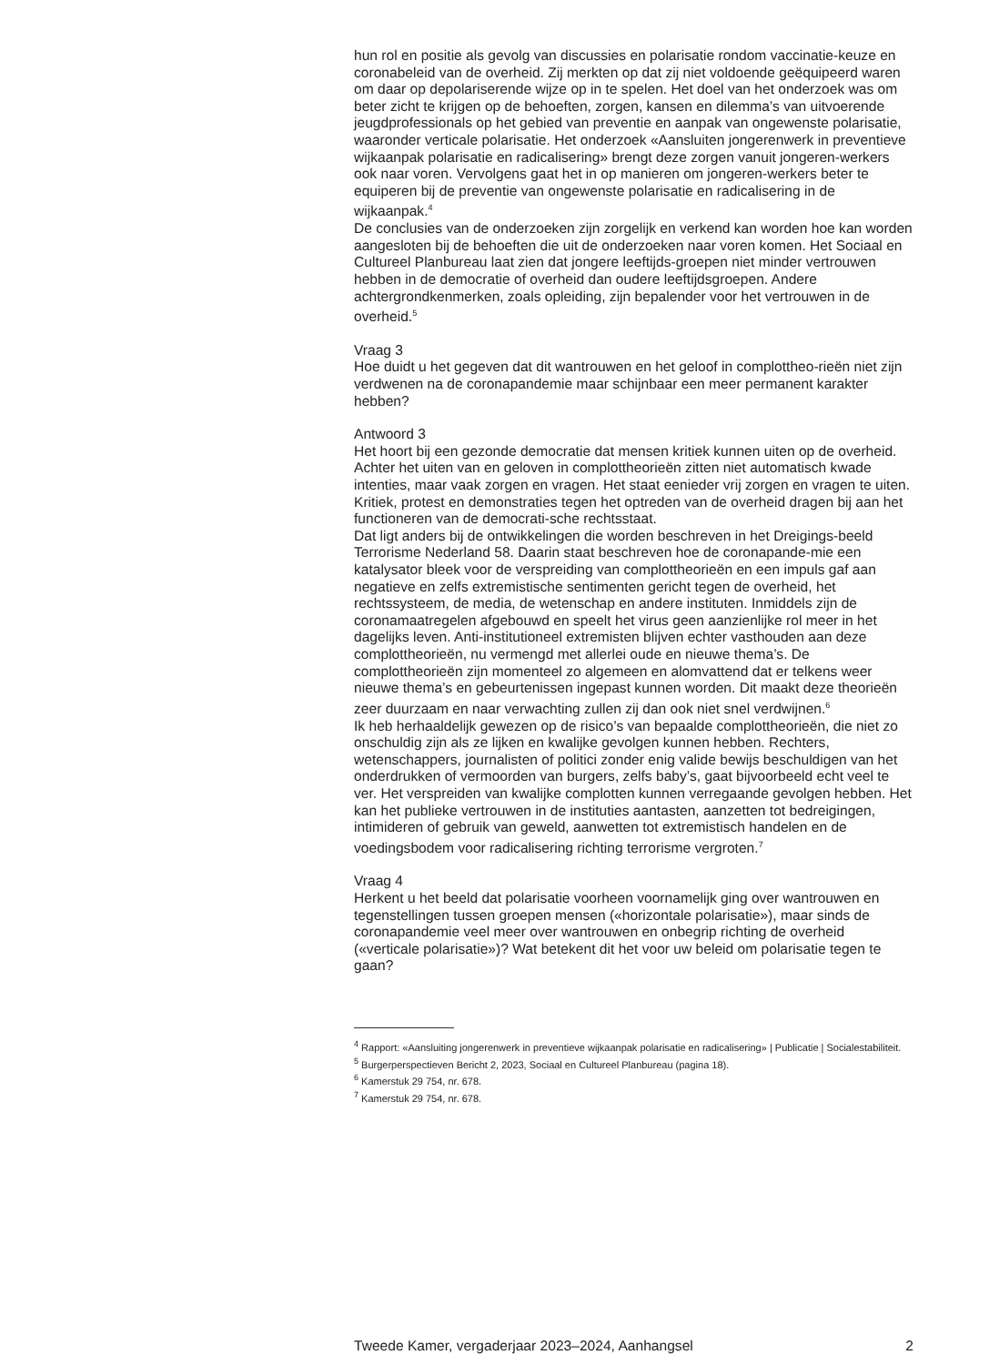hun rol en positie als gevolg van discussies en polarisatie rondom vaccinatie-keuze en coronabeleid van de overheid. Zij merkten op dat zij niet voldoende geëquipeerd waren om daar op depolariserende wijze op in te spelen. Het doel van het onderzoek was om beter zicht te krijgen op de behoeften, zorgen, kansen en dilemma’s van uitvoerende jeugdprofessionals op het gebied van preventie en aanpak van ongewenste polarisatie, waaronder verticale polarisatie. Het onderzoek «Aansluiten jongerenwerk in preventieve wijkaanpak polarisatie en radicalisering» brengt deze zorgen vanuit jongeren-werkers ook naar voren. Vervolgens gaat het in op manieren om jongeren-werkers beter te equiperen bij de preventie van ongewenste polarisatie en radicalisering in de wijkaanpak.<sup>4</sup>
De conclusies van de onderzoeken zijn zorgelijk en verkend kan worden hoe kan worden aangesloten bij de behoeften die uit de onderzoeken naar voren komen. Het Sociaal en Cultureel Planbureau laat zien dat jongere leeftijds-groepen niet minder vertrouwen hebben in de democratie of overheid dan oudere leeftijdsgroepen. Andere achtergrondkenmerken, zoals opleiding, zijn bepalender voor het vertrouwen in de overheid.<sup>5</sup>
Vraag 3
Hoe duidt u het gegeven dat dit wantrouwen en het geloof in complottheo-rieën niet zijn verdwenen na de coronapandemie maar schijnbaar een meer permanent karakter hebben?
Antwoord 3
Het hoort bij een gezonde democratie dat mensen kritiek kunnen uiten op de overheid. Achter het uiten van en geloven in complottheorieën zitten niet automatisch kwade intenties, maar vaak zorgen en vragen. Het staat eenieder vrij zorgen en vragen te uiten. Kritiek, protest en demonstraties tegen het optreden van de overheid dragen bij aan het functioneren van de democrati-sche rechtsstaat.
Dat ligt anders bij de ontwikkelingen die worden beschreven in het Dreigings-beeld Terrorisme Nederland 58. Daarin staat beschreven hoe de coronapande-mie een katalysator bleek voor de verspreiding van complottheorieën en een impuls gaf aan negatieve en zelfs extremistische sentimenten gericht tegen de overheid, het rechtssysteem, de media, de wetenschap en andere instituten. Inmiddels zijn de coronamaatregelen afgebouwd en speelt het virus geen aanzienlijke rol meer in het dagelijks leven. Anti-institutioneel extremisten blijven echter vasthouden aan deze complottheorieën, nu vermengd met allerlei oude en nieuwe thema’s. De complottheorieën zijn momenteel zo algemeen en alomvattend dat er telkens weer nieuwe thema’s en gebeurtenissen ingepast kunnen worden. Dit maakt deze theorieën zeer duurzaam en naar verwachting zullen zij dan ook niet snel verdwijnen.<sup>6</sup>
Ik heb herhaaldelijk gewezen op de risico’s van bepaalde complottheorieën, die niet zo onschuldig zijn als ze lijken en kwalijke gevolgen kunnen hebben. Rechters, wetenschappers, journalisten of politici zonder enig valide bewijs beschuldigen van het onderdrukken of vermoorden van burgers, zelfs baby’s, gaat bijvoorbeeld echt veel te ver. Het verspreiden van kwalijke complotten kunnen verregaande gevolgen hebben. Het kan het publieke vertrouwen in de instituties aantasten, aanzetten tot bedreigingen, intimideren of gebruik van geweld, aanwetten tot extremistisch handelen en de voedingsbodem voor radicalisering richting terrorisme vergroten.<sup>7</sup>
Vraag 4
Herkent u het beeld dat polarisatie voorheen voornamelijk ging over wantrouwen en tegenstellingen tussen groepen mensen («horizontale polarisatie»), maar sinds de coronapandemie veel meer over wantrouwen en onbegrip richting de overheid («verticale polarisatie»)? Wat betekent dit het voor uw beleid om polarisatie tegen te gaan?
<sup>4</sup> Rapport: «Aansluiting jongerenwerk in preventieve wijkaanpak polarisatie en radicalisering» | Publicatie | Socialestabiliteit.
<sup>5</sup> Burgerperspectieven Bericht 2, 2023, Sociaal en Cultureel Planbureau (pagina 18).
<sup>6</sup> Kamerstuk 29 754, nr. 678.
<sup>7</sup> Kamerstuk 29 754, nr. 678.
Tweede Kamer, vergaderjaar 2023–2024, Aanhangsel 2